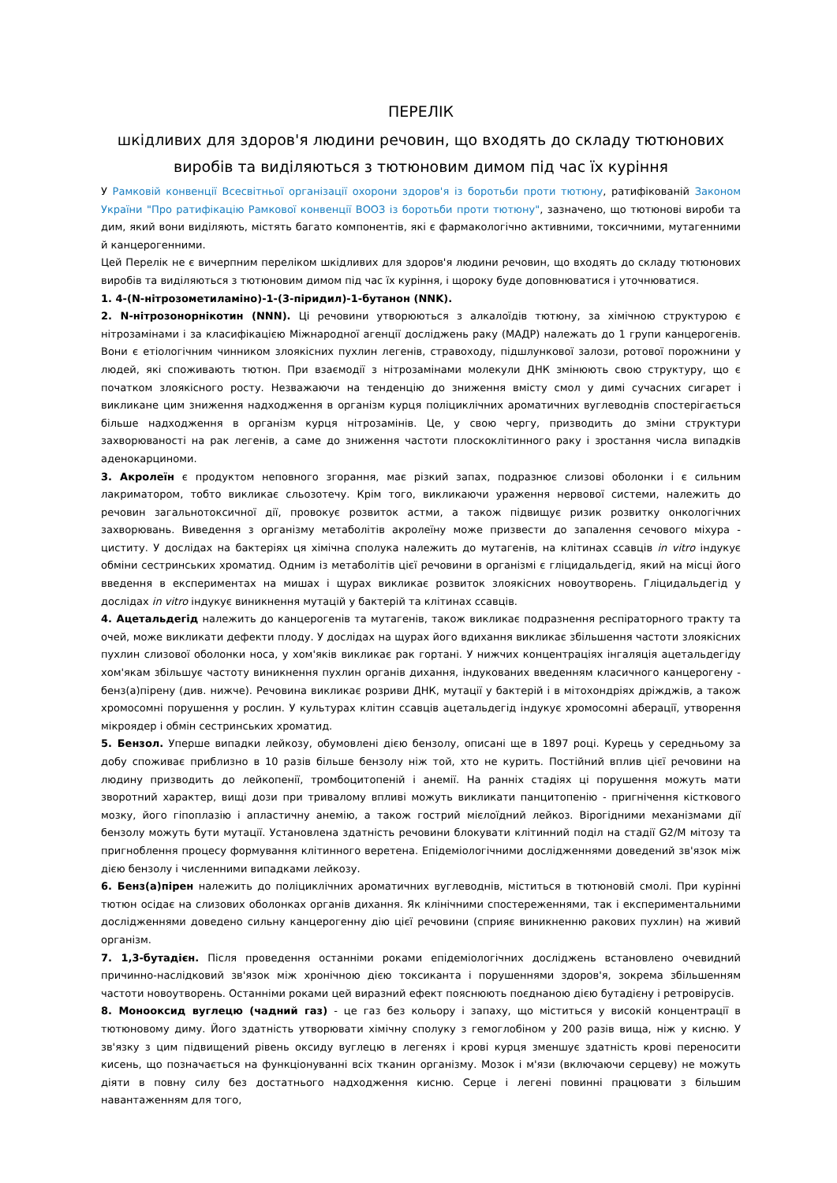ПЕРЕЛІК
шкідливих для здоров'я людини речовин, що входять до складу тютюнових виробів та виділяються з тютюновим димом під час їх куріння
У Рамковій конвенції Всесвітньої організації охорони здоров'я із боротьби проти тютюну, ратифікованій Законом України "Про ратифікацію Рамкової конвенції ВООЗ із боротьби проти тютюну", зазначено, що тютюнові вироби та дим, який вони виділяють, містять багато компонентів, які є фармакологічно активними, токсичними, мутагенними й канцерогенними.
Цей Перелік не є вичерпним переліком шкідливих для здоров'я людини речовин, що входять до складу тютюнових виробів та виділяються з тютюновим димом під час їх куріння, і щороку буде доповнюватися і уточнюватися.
1. 4-(N-нітрозометиламіно)-1-(3-піридил)-1-бутанон (NNK).
2. N-нітрозонорнікотин (NNN). Ці речовини утворюються з алкалоїдів тютюну, за хімічною структурою є нітрозамінами і за класифікацією Міжнародної агенції досліджень раку (МАДР) належать до 1 групи канцерогенів. Вони є етіологічним чинником злоякісних пухлин легенів, стравоходу, підшлункової залози, ротової порожнини у людей, які споживають тютюн. При взаємодії з нітрозамінами молекули ДНК змінюють свою структуру, що є початком злоякісного росту. Незважаючи на тенденцію до зниження вмісту смол у димі сучасних сигарет і викликане цим зниження надходження в організм курця поліциклічних ароматичних вуглеводнів спостерігається більше надходження в організм курця нітрозамінів. Це, у свою чергу, призводить до зміни структури захворюваності на рак легенів, а саме до зниження частоти плоскоклітинного раку і зростання числа випадків аденокарциноми.
3. Акролеїн є продуктом неповного згорання, має різкий запах, подразнює слизові оболонки і є сильним лакриматором, тобто викликає сльозотечу. Крім того, викликаючи ураження нервової системи, належить до речовин загальнотоксичної дії, провокує розвиток астми, а також підвищує ризик розвитку онкологічних захворювань. Виведення з організму метаболітів акролеїну може призвести до запалення сечового міхура - циститу. У дослідах на бактеріях ця хімічна сполука належить до мутагенів, на клітинах ссавців in vitro індукує обміни сестринських хроматид. Одним із метаболітів цієї речовини в організмі є гліцидальдегід, який на місці його введення в експериментах на мишах і щурах викликає розвиток злоякісних новоутворень. Гліцидальдегід у дослідах in vitro індукує виникнення мутацій у бактерій та клітинах ссавців.
4. Ацетальдегід належить до канцерогенів та мутагенів, також викликає подразнення респіраторного тракту та очей, може викликати дефекти плоду. У дослідах на щурах його вдихання викликає збільшення частоти злоякісних пухлин слизової оболонки носа, у хом'яків викликає рак гортані. У нижчих концентраціях інгаляція ацетальдегіду хом'якам збільшує частоту виникнення пухлин органів дихання, індукованих введенням класичного канцерогену - бенз(а)пірену (див. нижче). Речовина викликає розриви ДНК, мутації у бактерій і в мітохондріях дріжджів, а також хромосомні порушення у рослин. У культурах клітин ссавців ацетальдегід індукує хромосомні аберації, утворення мікроядер і обмін сестринських хроматид.
5. Бензол. Уперше випадки лейкозу, обумовлені дією бензолу, описані ще в 1897 році. Курець у середньому за добу споживає приблизно в 10 разів більше бензолу ніж той, хто не курить. Постійний вплив цієї речовини на людину призводить до лейкопенії, тромбоцитопеній і анемії. На ранніх стадіях ці порушення можуть мати зворотний характер, вищі дози при тривалому впливі можуть викликати панцитопенію - пригнічення кісткового мозку, його гіпоплазію і апластичну анемію, а також гострий мієлоїдний лейкоз. Вірогідними механізмами дії бензолу можуть бути мутації. Установлена здатність речовини блокувати клітинний поділ на стадії G2/M мітозу та пригноблення процесу формування клітинного веретена. Епідеміологічними дослідженнями доведений зв'язок між дією бензолу і численними випадками лейкозу.
6. Бенз(а)пірен належить до поліциклічних ароматичних вуглеводнів, міститься в тютюновій смолі. При курінні тютюн осідає на слизових оболонках органів дихання. Як клінічними спостереженнями, так і експериментальними дослідженнями доведено сильну канцерогенну дію цієї речовини (сприяє виникненню ракових пухлин) на живий організм.
7. 1,3-бутадієн. Після проведення останніми роками епідеміологічних досліджень встановлено очевидний причинно-наслідковий зв'язок між хронічною дією токсиканта і порушеннями здоров'я, зокрема збільшенням частоти новоутворень. Останніми роками цей виразний ефект пояснюють поєднаною дією бутадієну і ретровірусів.
8. Монооксид вуглецю (чадний газ) - це газ без кольору і запаху, що міститься у високій концентрації в тютюновому диму. Його здатність утворювати хімічну сполуку з гемоглобіном у 200 разів вища, ніж у кисню. У зв'язку з цим підвищений рівень оксиду вуглецю в легенях і крові курця зменшує здатність крові переносити кисень, що позначається на функціонуванні всіх тканин організму. Мозок і м'язи (включаючи серцеву) не можуть діяти в повну силу без достатнього надходження кисню. Серце і легені повинні працювати з більшим навантаженням для того,